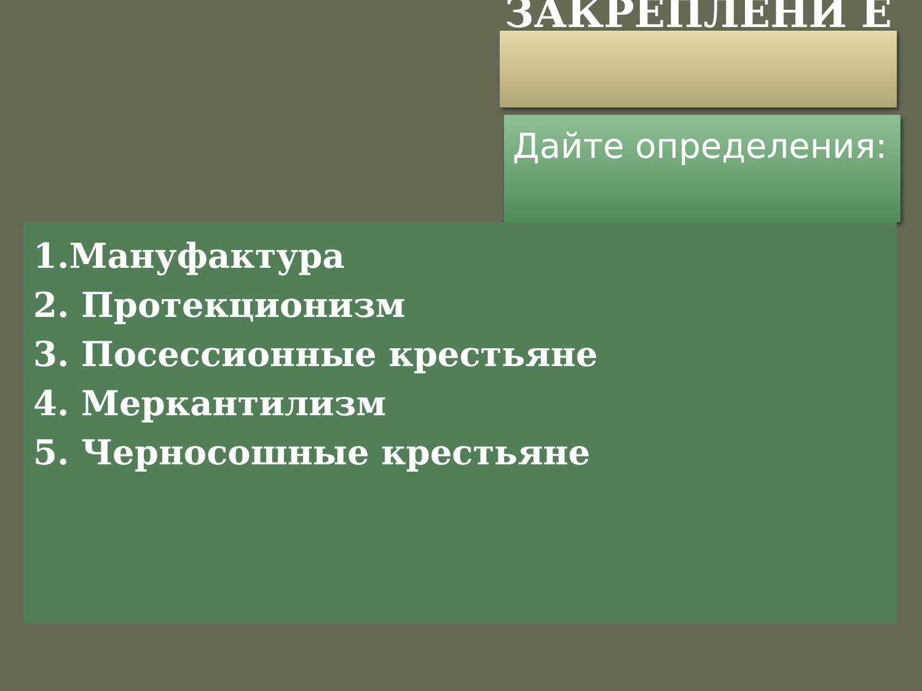ЗАКРЕПЛЕНИ Е
Дайте определения:
1.Мануфактура
2. Протекционизм
3. Посессионные крестьяне
4. Меркантилизм
5. Черносошные крестьяне